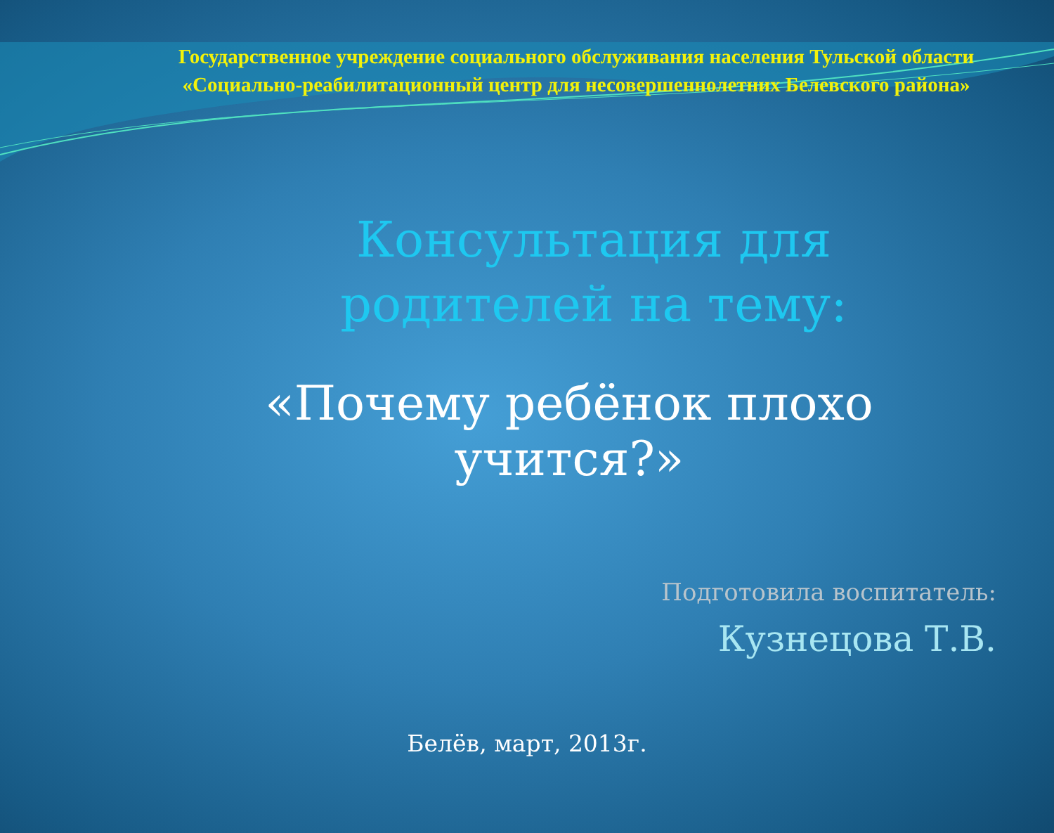Государственное учреждение социального обслуживания населения Тульской области «Социально-реабилитационный центр для несовершеннолетних Белевского района»
Консультация для родителей на тему:
«Почему ребёнок плохо учится?»
Подготовила воспитатель:
Кузнецова Т.В.
Белёв, март, 2013г.